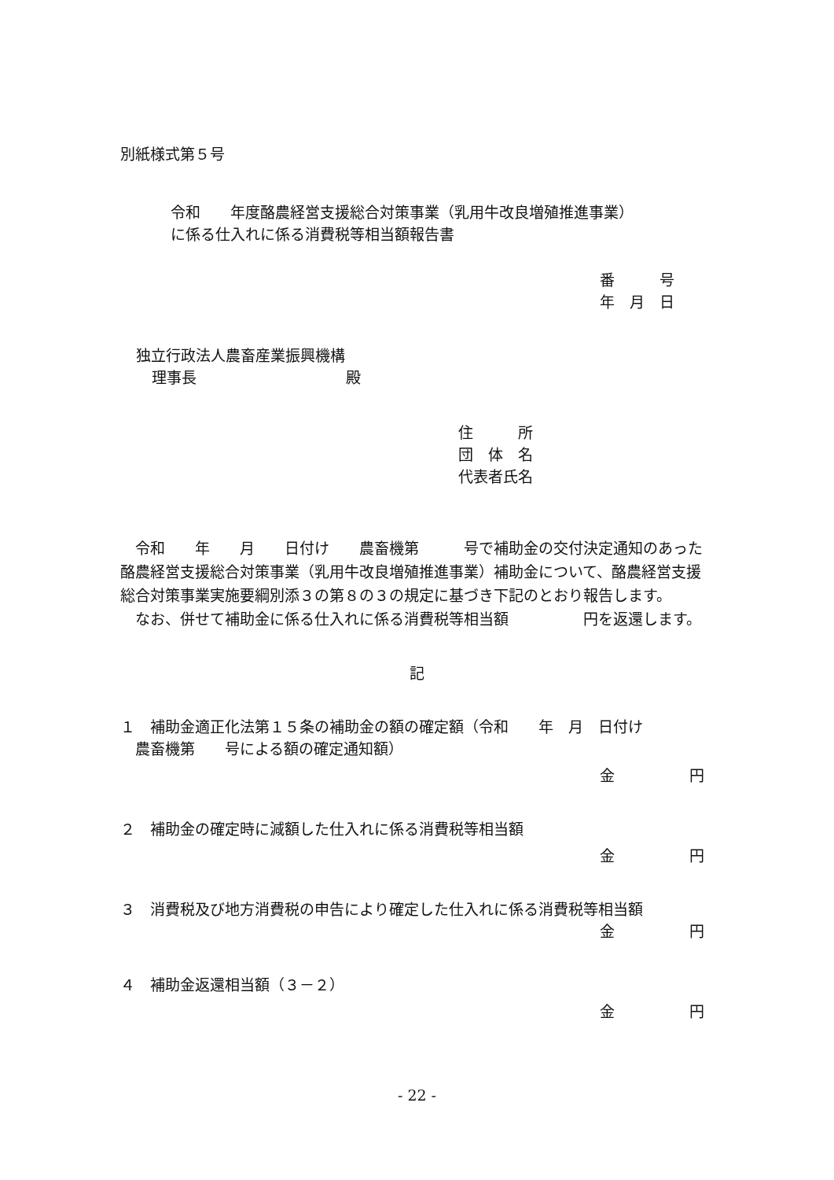別紙様式第５号
令和　　年度酪農経営支援総合対策事業（乳用牛改良増殖推進事業）
に係る仕入れに係る消費税等相当額報告書
番　　　号
年　月　日
独立行政法人農畜産業振興機構
理事長　　　　　　　　　　殿
住　　　所
団　体　名
代表者氏名
　令和　　年　　月　　日付け　　農畜機第　　　号で補助金の交付決定通知のあった酪農経営支援総合対策事業（乳用牛改良増殖推進事業）補助金について、酪農経営支援総合対策事業実施要綱別添３の第８の３の規定に基づき下記のとおり報告します。
　なお、併せて補助金に係る仕入れに係る消費税等相当額　　　　　円を返還します。
記
１　補助金適正化法第１５条の補助金の額の確定額（令和　　年　月　日付け
　農畜機第　　号による額の確定通知額）
金　　　　　円
２　補助金の確定時に減額した仕入れに係る消費税等相当額
金　　　　　円
３　消費税及び地方消費税の申告により確定した仕入れに係る消費税等相当額
金　　　　　円
４　補助金返還相当額（３－２）
金　　　　　円
- 22 -